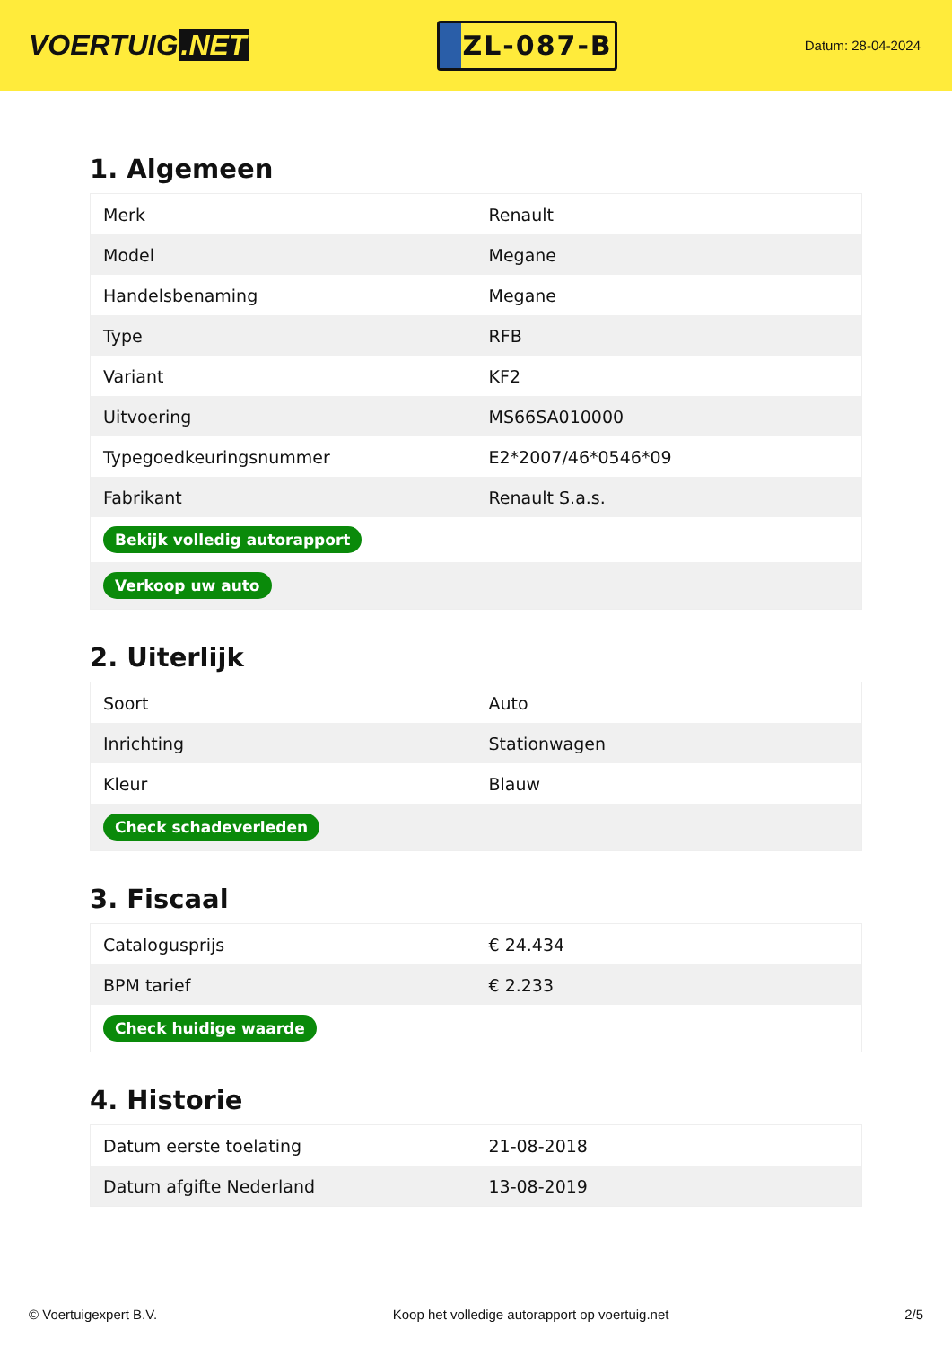VOERTUIG.NET
ZL-087-B
Datum: 28-04-2024
1. Algemeen
| Merk | Renault |
| Model | Megane |
| Handelsbenaming | Megane |
| Type | RFB |
| Variant | KF2 |
| Uitvoering | MS66SA010000 |
| Typegoedkeuringsnummer | E2*2007/46*0546*09 |
| Fabrikant | Renault S.a.s. |
| Bekijk volledig autorapport | |
| Verkoop uw auto | |
2. Uiterlijk
| Soort | Auto |
| Inrichting | Stationwagen |
| Kleur | Blauw |
| Check schadeverleden | |
3. Fiscaal
| Catalogusprijs | € 24.434 |
| BPM tarief | € 2.233 |
| Check huidige waarde | |
4. Historie
| Datum eerste toelating | 21-08-2018 |
| Datum afgifte Nederland | 13-08-2019 |
© Voertuigexpert B.V. Koop het volledige autorapport op voertuig.net 2/5